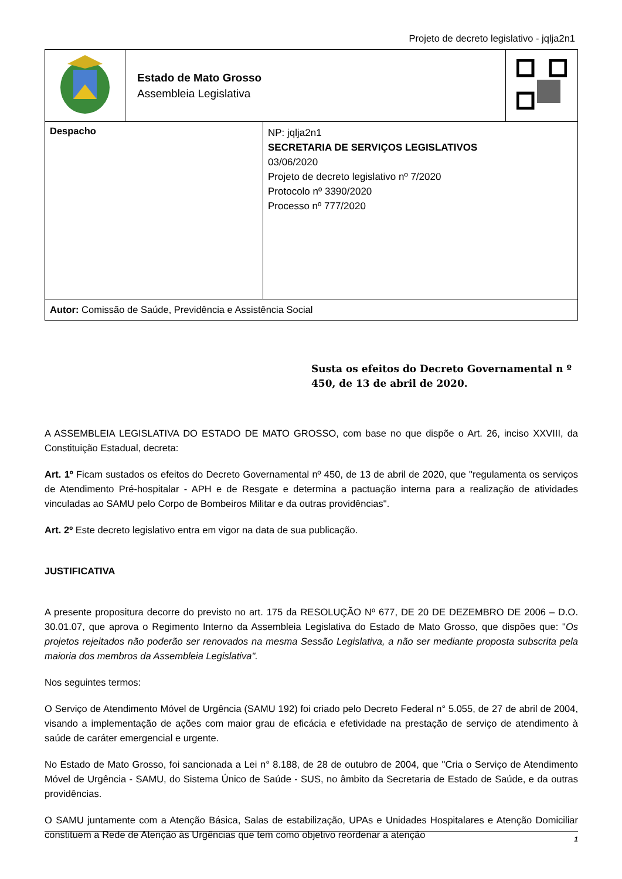Projeto de decreto legislativo - jqlja2n1
| | Estado de Mato Grosso Assembleia Legislativa | |
| Despacho | NP: jqlja2n1 SECRETARIA DE SERVIÇOS LEGISLATIVOS 03/06/2020 Projeto de decreto legislativo nº 7/2020 Protocolo nº 3390/2020 Processo nº 777/2020 |
| Autor: Comissão de Saúde, Previdência e Assistência Social | |
Susta os efeitos do Decreto Governamental n º 450, de 13 de abril de 2020.
A ASSEMBLEIA LEGISLATIVA DO ESTADO DE MATO GROSSO, com base no que dispõe o Art. 26, inciso XXVIII, da Constituição Estadual, decreta:
Art. 1º Ficam sustados os efeitos do Decreto Governamental nº 450, de 13 de abril de 2020, que "regulamenta os serviços de Atendimento Pré-hospitalar - APH e de Resgate e determina a pactuação interna para a realização de atividades vinculadas ao SAMU pelo Corpo de Bombeiros Militar e da outras providências".
Art. 2º Este decreto legislativo entra em vigor na data de sua publicação.
JUSTIFICATIVA
A presente propositura decorre do previsto no art. 175 da RESOLUÇÃO Nº 677, DE 20 DE DEZEMBRO DE 2006 – D.O. 30.01.07, que aprova o Regimento Interno da Assembleia Legislativa do Estado de Mato Grosso, que dispões que: "Os projetos rejeitados não poderão ser renovados na mesma Sessão Legislativa, a não ser mediante proposta subscrita pela maioria dos membros da Assembleia Legislativa".
Nos seguintes termos:
O Serviço de Atendimento Móvel de Urgência (SAMU 192) foi criado pelo Decreto Federal n° 5.055, de 27 de abril de 2004, visando a implementação de ações com maior grau de eficácia e efetividade na prestação de serviço de atendimento à saúde de caráter emergencial e urgente.
No Estado de Mato Grosso, foi sancionada a Lei n° 8.188, de 28 de outubro de 2004, que "Cria o Serviço de Atendimento Móvel de Urgência - SAMU, do Sistema Único de Saúde - SUS, no âmbito da Secretaria de Estado de Saúde, e da outras providências.
O SAMU juntamente com a Atenção Básica, Salas de estabilização, UPAs e Unidades Hospitalares e Atenção Domiciliar constituem a Rede de Atenção às Urgências que tem como objetivo reordenar a atenção
1